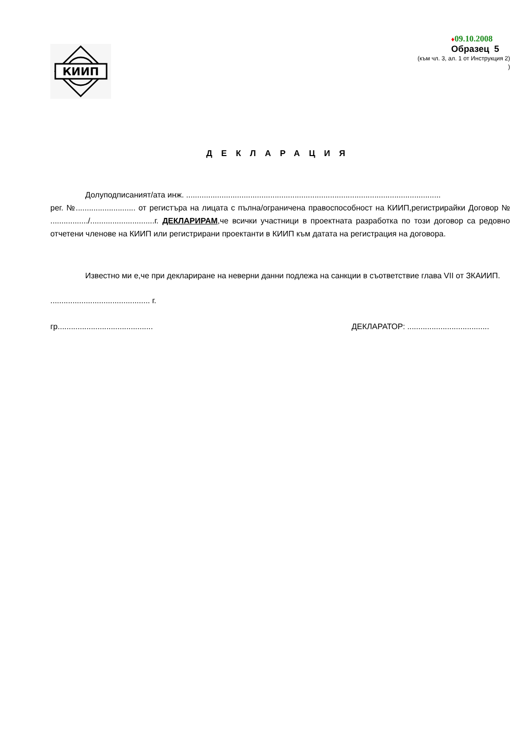КИИП
♦09.10.2008
Образец 5
(към чл. 3, ал. 1 от Инструкция 2)
)
ДЕКЛАРАЦИЯ
Долуподписаният/ата инж. ...................................................................................................................
рег. №........................... от регистъра на лицата с пълна/ограничена правоспособност на КИИП,регистрирайки Договор № ................./.............................г. ДЕКЛАРИРАМ,че всички участници в проектната разработка по този договор са редовно отчетени членове на КИИП или регистрирани проектанти в КИИП към датата на регистрация на договора.
Известно ми е,че при деклариране на неверни данни подлежа на санкции в съответствие глава VII от ЗКАИИП.
............................................. г.
гр........................................... ДЕКЛАРАТОР: .....................................